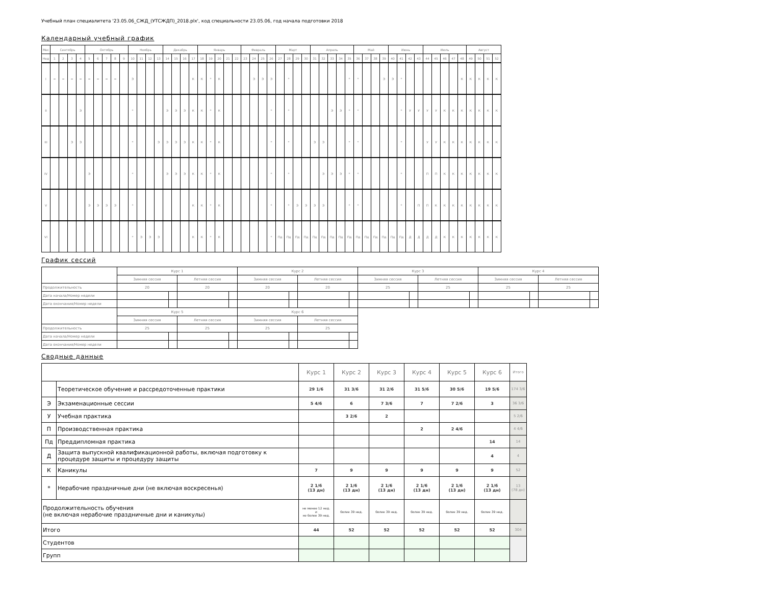Учебный план специалитета '23.05.06_СЖД_(УТСЖДП)_2018.plx', код специальности 23.05.06, год начала подготовки 2018
Календарный учебный график
| Мес | Сентябрь | | | | Октябрь | | | | | Ноябрь | | | | Декабрь | | | | Январь | | | | | Февраль | | | | Март | | | | Апрель | | | | | Май | | | | Июнь | | | | Июль | | | | | Август | | | |
| --- | --- | --- | --- | --- | --- | --- | --- | --- | --- | --- | --- | --- | --- | --- | --- | --- | --- | --- | --- | --- | --- | --- | --- | --- | --- | --- | --- | --- | --- | --- | --- | --- | --- | --- | --- | --- | --- | --- | --- | --- | --- | --- | --- | --- | --- | --- | --- | --- | --- | --- | --- | --- |
| Нед | 1 | 2 | 3 | 4 | 5 | 6 | 7 | 8 | 9 | 10 | 11 | 12 | 13 | 14 | 15 | 16 | 17 | 18 | 19 | 20 | 21 | 22 | 23 | 24 | 25 | 26 | 27 | 28 | 29 | 30 | 31 | 32 | 33 | 34 | 35 | 36 | 37 | 38 | 39 | 40 | 41 | 42 | 43 | 44 | 45 | 46 | 47 | 48 | 49 | 50 | 51 | 52 |
| I | = | = | = | = | = | = | = | = | | Э | | | | | | | К | К | * | К | | | | Э | Э | Э | | * | | | | | | | * | * | | | Э | Э | * | | | | | | | К | К | К | К | К |
| II | | | | Э | | | | | | * | | | | Э | Э | Э | К | К | * | К | | | | | | * | | * | | | | | Э | Э | * | * | | | | | * | У | У | У | У | К | К | К | К | К | К | К |
| III | | | Э | Э | | | | | | * | | | Э | Э | Э | Э | К | К | * | К | | | | | | * | | * | | | Э | Э | | | * | * | | | | | * | | | У | У | К | К | К | К | К | К | К |
| IV | | | | | Э | | | | | * | | | | Э | Э | Э | К | К | * | К | | | | | | * | | * | | | | Э | Э | Э | * | * | | | | | * | | | П | П | К | К | К | К | К | К | К |
| V | | | | | Э | Э | Э | Э | | * | | | | | | | К | К | * | К | | | | | | * | | * | Э | Э | Э | Э | | | * | * | | | | | * | | П | П | К | К | К | К | К | К | К | К |
| VI | | | | | | | | | | * | Э | Э | Э | | | | К | К | * | К | | | | | | * | Пд | Пд | Пд | Пд | Пд | Пд | Пд | Пд | Пд | Пд | Пд | Пд | Пд | Пд | Пд | Д | Д | Д | Д | К | К | К | К | К | К | К |
График сессий
| | Курс 1 | | | | Курс 2 | | | | Курс 3 | | | | Курс 4 | | | |
| | Зимняя сессия | | Летняя сессия | | Зимняя сессия | | Летняя сессия | | Зимняя сессия | | Летняя сессия | | Зимняя сессия | | Летняя сессия | |
| Продолжительность | 20 | | 20 | | 20 | | 20 | | 25 | | 25 | | 25 | | 25 | |
| Дата начала/Номер недели | | | | | | | | | | | | | | | | |
| Дата окончания/Номер недели | | | | | | | | | | | | | | | | |
| | Курс 5 | | | | Курс 6 | | | | | | | | | | | |
| | Зимняя сессия | | Летняя сессия | | Зимняя сессия | | Летняя сессия | | | | | | | | | |
| Продолжительность | 25 | | 25 | | 25 | | 25 | | | | | | | | | |
| Дата начала/Номер недели | | | | | | | | | | | | | | | | |
| Дата окончания/Номер недели | | | | | | | | | | | | | | | | |
Сводные данные
| | | Курс 1 | Курс 2 | Курс 3 | Курс 4 | Курс 5 | Курс 6 | Итого |
| | Теоретическое обучение и рассредоточенные практики | 29 1/6 | 31 3/6 | 31 2/6 | 31 5/6 | 30 5/6 | 19 5/6 | 174 3/6 |
| Э | Экзаменационные сессии | 5 4/6 | 6 | 7 3/6 | 7 | 7 2/6 | 3 | 36 3/6 |
| У | Учебная практика | | 3 2/6 | 2 | | | | 5 2/6 |
| П | Производственная практика | | | | 2 | 2 4/6 | | 4 4/6 |
| Пд | Преддипломная практика | | | | | | 14 | 14 |
| Д | Защита выпускной квалификационной работы, включая подготовку к процедуре защиты и процедуру защиты | | | | | | 4 | 4 |
| К | Каникулы | 7 | 9 | 9 | 9 | 9 | 9 | 52 |
| * | Нерабочие праздничные дни (не включая воскресенья) | 2 1/6 (13 дн) | 2 1/6 (13 дн) | 2 1/6 (13 дн) | 2 1/6 (13 дн) | 2 1/6 (13 дн) | 2 1/6 (13 дн) | 13 (78 дн) |
| Продолжительность обучения (не включая нерабочие праздничные дни и каникулы) | | не менее 12 нед. и не более 39 нед. | более 39 нед. | более 39 нед. | более 39 нед. | более 39 нед. | более 39 нед. | |
| Итого | | 44 | 52 | 52 | 52 | 52 | 52 | 304 |
| Студентов | | | | | | | | |
| Групп | | | | | | | | |